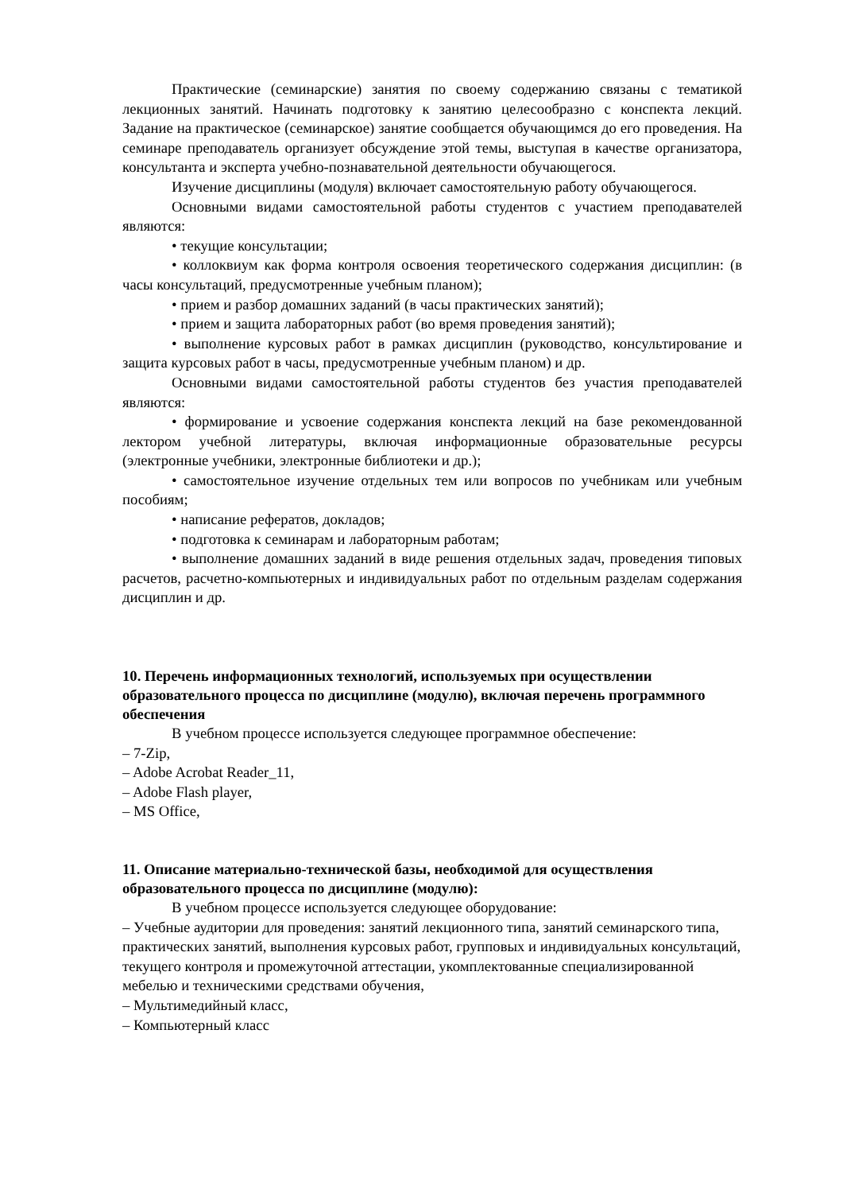Практические (семинарские) занятия по своему содержанию связаны с тематикой лекционных занятий. Начинать подготовку к занятию целесообразно с конспекта лекций. Задание на практическое (семинарское) занятие сообщается обучающимся до его проведения. На семинаре преподаватель организует обсуждение этой темы, выступая в качестве организатора, консультанта и эксперта учебно-познавательной деятельности обучающегося.
Изучение дисциплины (модуля) включает самостоятельную работу обучающегося.
Основными видами самостоятельной работы студентов с участием преподавателей являются:
• текущие консультации;
• коллоквиум как форма контроля освоения теоретического содержания дисциплин: (в часы консультаций, предусмотренные учебным планом);
• прием и разбор домашних заданий (в часы практических занятий);
• прием и защита лабораторных работ (во время проведения занятий);
• выполнение курсовых работ в рамках дисциплин (руководство, консультирование и защита курсовых работ в часы, предусмотренные учебным планом) и др.
Основными видами самостоятельной работы студентов без участия преподавателей являются:
• формирование и усвоение содержания конспекта лекций на базе рекомендованной лектором учебной литературы, включая информационные образовательные ресурсы (электронные учебники, электронные библиотеки и др.);
• самостоятельное изучение отдельных тем или вопросов по учебникам или учебным пособиям;
• написание рефератов, докладов;
• подготовка к семинарам и лабораторным работам;
• выполнение домашних заданий в виде решения отдельных задач, проведения типовых расчетов, расчетно-компьютерных и индивидуальных работ по отдельным разделам содержания дисциплин и др.
10. Перечень информационных технологий, используемых при осуществлении образовательного процесса по дисциплине (модулю), включая перечень программного обеспечения
В учебном процессе используется следующее программное обеспечение:
– 7-Zip,
– Adobe Acrobat Reader_11,
– Adobe Flash player,
– MS Office,
11. Описание материально-технической базы, необходимой для осуществления образовательного процесса по дисциплине (модулю):
В учебном процессе используется следующее оборудование:
– Учебные аудитории для проведения: занятий лекционного типа, занятий семинарского типа, практических занятий, выполнения курсовых работ, групповых и индивидуальных консультаций, текущего контроля и промежуточной аттестации, укомплектованные специализированной мебелью и техническими средствами обучения,
– Мультимедийный класс,
– Компьютерный класс